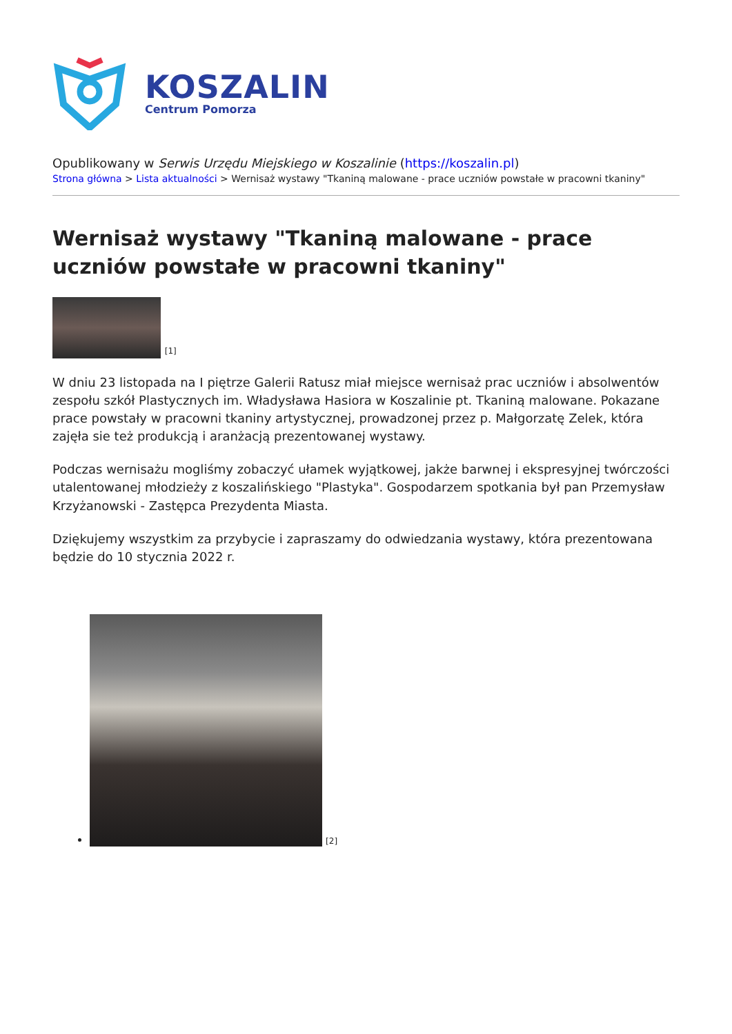KOSZALIN
Centrum Pomorza
Opublikowany w Serwis Urzędu Miejskiego w Koszalinie (https://koszalin.pl)
Strona główna > Lista aktualności > Wernisaż wystawy "Tkaniną malowane - prace uczniów powstałe w pracowni tkaniny"
Wernisaż wystawy "Tkaniną malowane - prace uczniów powstałe w pracowni tkaniny"
[1]
W dniu 23 listopada na I piętrze Galerii Ratusz miał miejsce wernisaż prac uczniów i absolwentów zespołu szkół Plastycznych im. Władysława Hasiora w Koszalinie pt. Tkaniną malowane. Pokazane prace powstały w pracowni tkaniny artystycznej, prowadzonej przez p. Małgorzatę Zelek, która zajęła sie też produkcją i aranżacją prezentowanej wystawy.
Podczas wernisażu mogliśmy zobaczyć ułamek wyjątkowej, jakże barwnej i ekspresyjnej twórczości utalentowanej młodzieży z koszalińskiego "Plastyka". Gospodarzem spotkania był pan Przemysław Krzyżanowski - Zastępca Prezydenta Miasta.
Dziękujemy wszystkim za przybycie i zapraszamy do odwiedzania wystawy, która prezentowana będzie do 10 stycznia 2022 r.
[2]